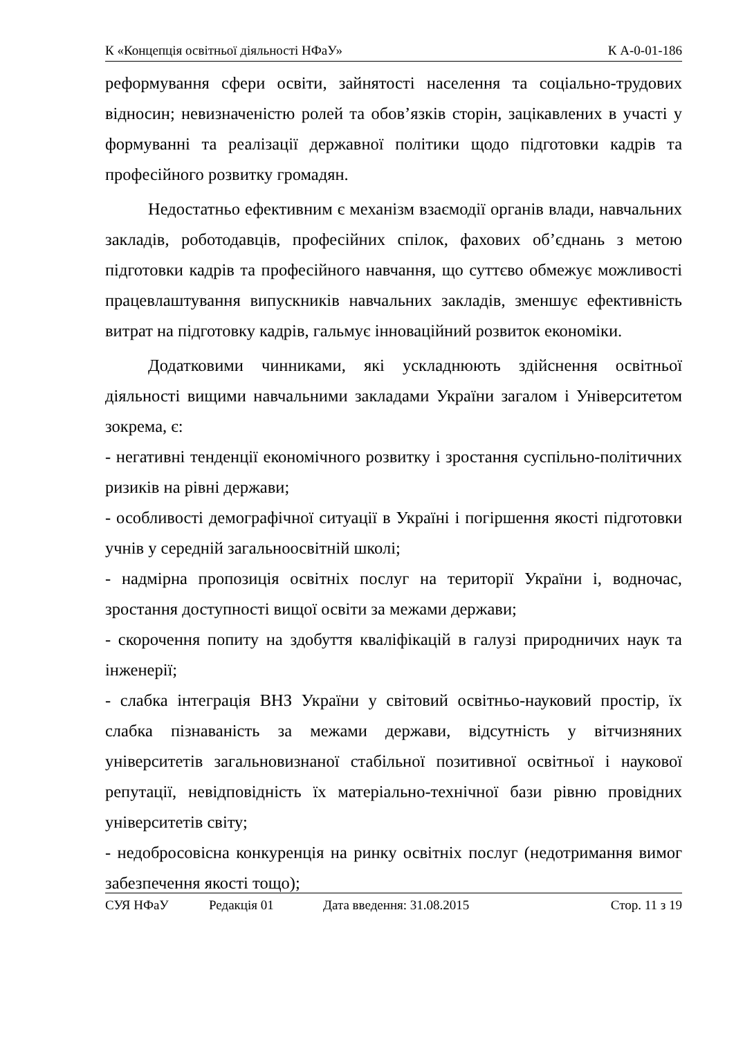К «Концепція освітньої діяльності НФаУ» К А-0-01-186
реформування сфери освіти, зайнятості населення та соціально-трудових відносин; невизначеністю ролей та обов’язків сторін, зацікавлених в участі у формуванні та реалізації державної політики щодо підготовки кадрів та професійного розвитку громадян.
Недостатньо ефективним є механізм взаємодії органів влади, навчальних закладів, роботодавців, професійних спілок, фахових об’єднань з метою підготовки кадрів та професійного навчання, що суттєво обмежує можливості працевлаштування випускників навчальних закладів, зменшує ефективність витрат на підготовку кадрів, гальмує інноваційний розвиток економіки.
Додатковими чинниками, які ускладнюють здійснення освітньої діяльності вищими навчальними закладами України загалом і Університетом зокрема, є:
- негативні тенденції економічного розвитку і зростання суспільно-політичних ризиків на рівні держави;
- особливості демографічної ситуації в Україні і погіршення якості підготовки учнів у середній загальноосвітній школі;
- надмірна пропозиція освітніх послуг на території України і, водночас, зростання доступності вищої освіти за межами держави;
- скорочення попиту на здобуття кваліфікацій в галузі природничих наук та інженерії;
- слабка інтеграція ВНЗ України у світовий освітньо-науковий простір, їх слабка пізнаваність за межами держави, відсутність у вітчизняних університетів загальновизнаної стабільної позитивної освітньої і наукової репутації, невідповідність їх матеріально-технічної бази рівню провідних університетів світу;
- недобросовісна конкуренція на ринку освітніх послуг (недотримання вимог забезпечення якості тощо);
СУЯ НФаУ Редакція 01 Дата введення: 31.08.2015 Стор. 11 з 19